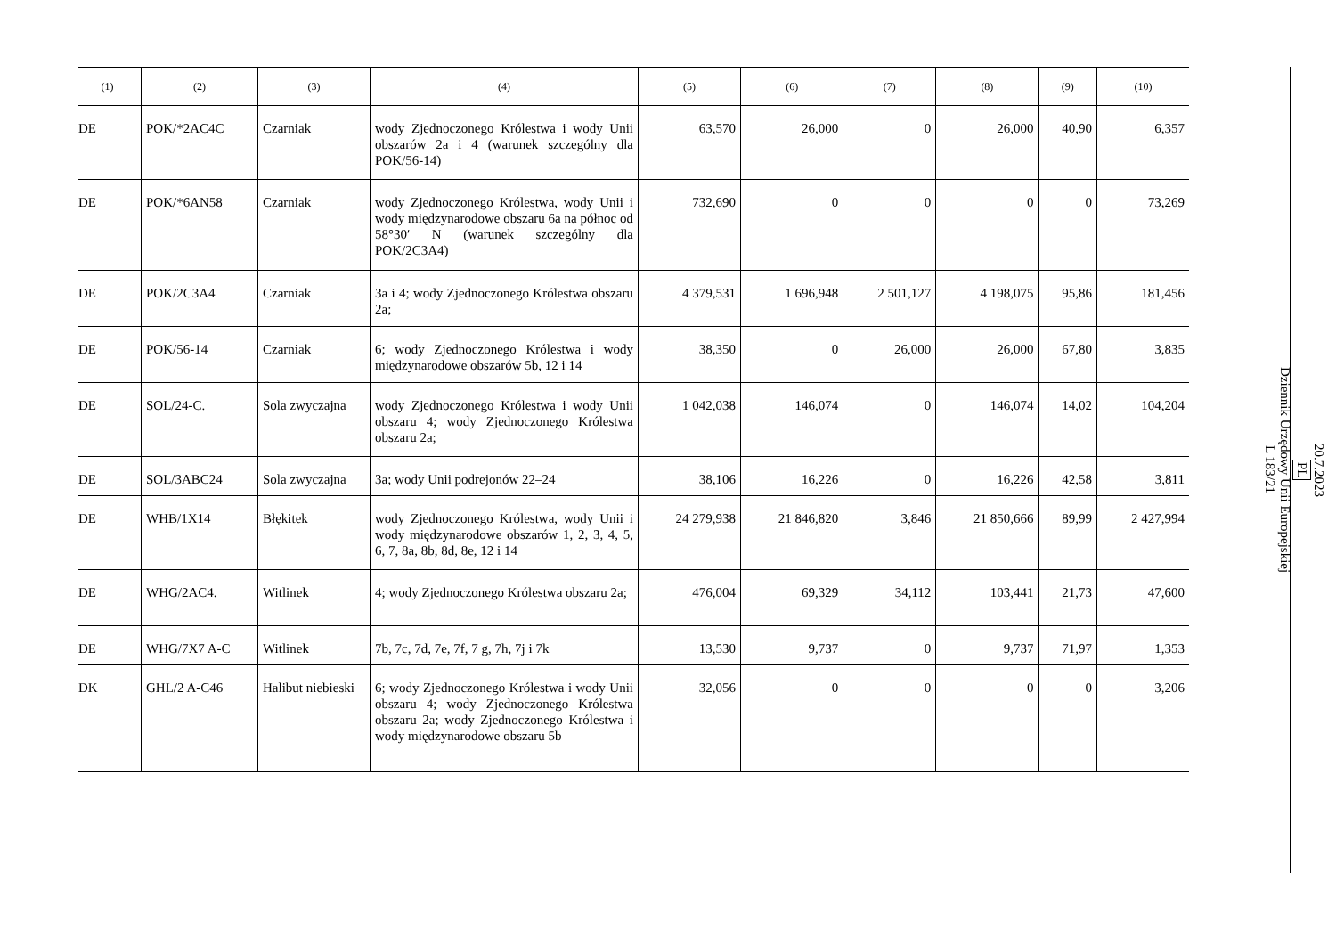| (1) | (2) | (3) | (4) | (5) | (6) | (7) | (8) | (9) | (10) |
| --- | --- | --- | --- | --- | --- | --- | --- | --- | --- |
| DE | POK/*2AC4C | Czarniak | wody Zjednoczonego Królestwa i wody Unii obszarów 2a i 4 (warunek szczególny dla POK/56-14) | 63,570 | 26,000 | 0 | 26,000 | 40,90 | 6,357 |
| DE | POK/*6AN58 | Czarniak | wody Zjednoczonego Królestwa, wody Unii i wody międzynarodowe obszaru 6a na północ od 58°30′ N (warunek szczególny dla POK/2C3A4) | 732,690 | 0 | 0 | 0 | 0 | 73,269 |
| DE | POK/2C3A4 | Czarniak | 3a i 4; wody Zjednoczonego Królestwa obszaru 2a; | 4 379,531 | 1 696,948 | 2 501,127 | 4 198,075 | 95,86 | 181,456 |
| DE | POK/56-14 | Czarniak | 6; wody Zjednoczonego Królestwa i wody międzynarodowe obszarów 5b, 12 i 14 | 38,350 | 0 | 26,000 | 26,000 | 67,80 | 3,835 |
| DE | SOL/24-C. | Sola zwyczajna | wody Zjednoczonego Królestwa i wody Unii obszaru 4; wody Zjednoczonego Królestwa obszaru 2a; | 1 042,038 | 146,074 | 0 | 146,074 | 14,02 | 104,204 |
| DE | SOL/3ABC24 | Sola zwyczajna | 3a; wody Unii podrejonów 22–24 | 38,106 | 16,226 | 0 | 16,226 | 42,58 | 3,811 |
| DE | WHB/1X14 | Błękitek | wody Zjednoczonego Królestwa, wody Unii i wody międzynarodowe obszarów 1, 2, 3, 4, 5, 6, 7, 8a, 8b, 8d, 8e, 12 i 14 | 24 279,938 | 21 846,820 | 3,846 | 21 850,666 | 89,99 | 2 427,994 |
| DE | WHG/2AC4. | Witlinek | 4; wody Zjednoczonego Królestwa obszaru 2a; | 476,004 | 69,329 | 34,112 | 103,441 | 21,73 | 47,600 |
| DE | WHG/7X7 A-C | Witlinek | 7b, 7c, 7d, 7e, 7f, 7 g, 7h, 7j i 7k | 13,530 | 9,737 | 0 | 9,737 | 71,97 | 1,353 |
| DK | GHL/2 A-C46 | Halibut niebieski | 6; wody Zjednoczonego Królestwa i wody Unii obszaru 4; wody Zjednoczonego Królestwa obszaru 2a; wody Zjednoczonego Królestwa i wody międzynarodowe obszaru 5b | 32,056 | 0 | 0 | 0 | 0 | 3,206 |
20.7.2023
PL
Dziennik Urzędowy Unii Europejskiej
L 183/21